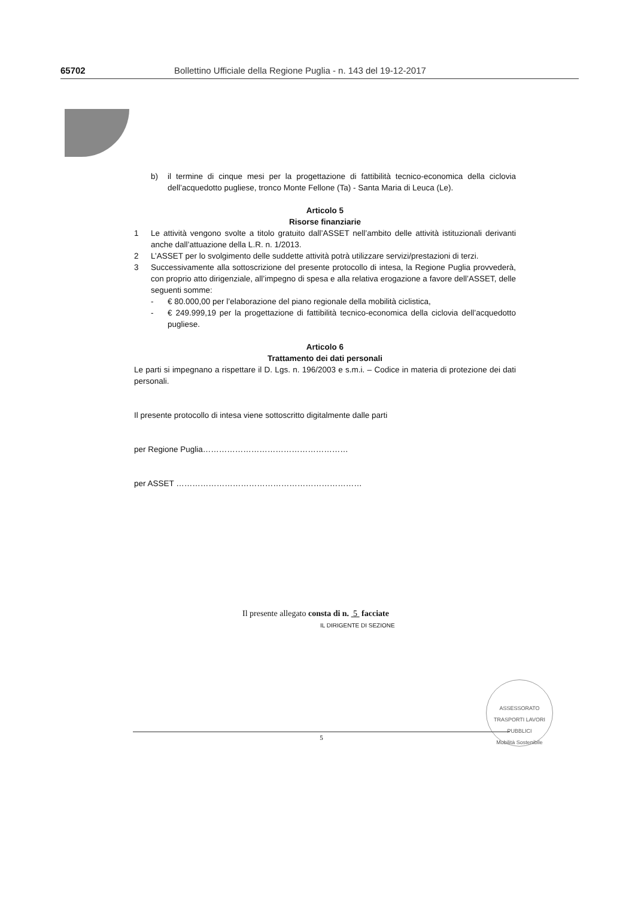65702 Bollettino Ufficiale della Regione Puglia - n. 143 del 19-12-2017
b) il termine di cinque mesi per la progettazione di fattibilità tecnico-economica della ciclovia dell’acquedotto pugliese, tronco Monte Fellone (Ta) - Santa Maria di Leuca (Le).
Articolo 5
Risorse finanziarie
1 Le attività vengono svolte a titolo gratuito dall’ASSET nell’ambito delle attività istituzionali derivanti anche dall’attuazione della L.R. n. 1/2013.
2 L’ASSET per lo svolgimento delle suddette attività potrà utilizzare servizi/prestazioni di terzi.
3 Successivamente alla sottoscrizione del presente protocollo di intesa, la Regione Puglia provvederà, con proprio atto dirigenziale, all’impegno di spesa e alla relativa erogazione a favore dell’ASSET, delle seguenti somme:
- € 80.000,00 per l’elaborazione del piano regionale della mobilità ciclistica,
- € 249.999,19 per la progettazione di fattibilità tecnico-economica della ciclovia dell’acquedotto pugliese.
Articolo 6
Trattamento dei dati personali
Le parti si impegnano a rispettare il D. Lgs. n. 196/2003 e s.m.i. – Codice in materia di protezione dei dati personali.
Il presente protocollo di intesa viene sottoscritto digitalmente dalle parti
per Regione Puglia………………………………………………
per ASSET ……………………………………………………………
Il presente allegato consta di n. 5 facciate
IL DIRIGENTE DI SEZIONE
ASSESSORATO TRASPORTI LAVORI PUBBLICI
Mobilità Sostenibile
5